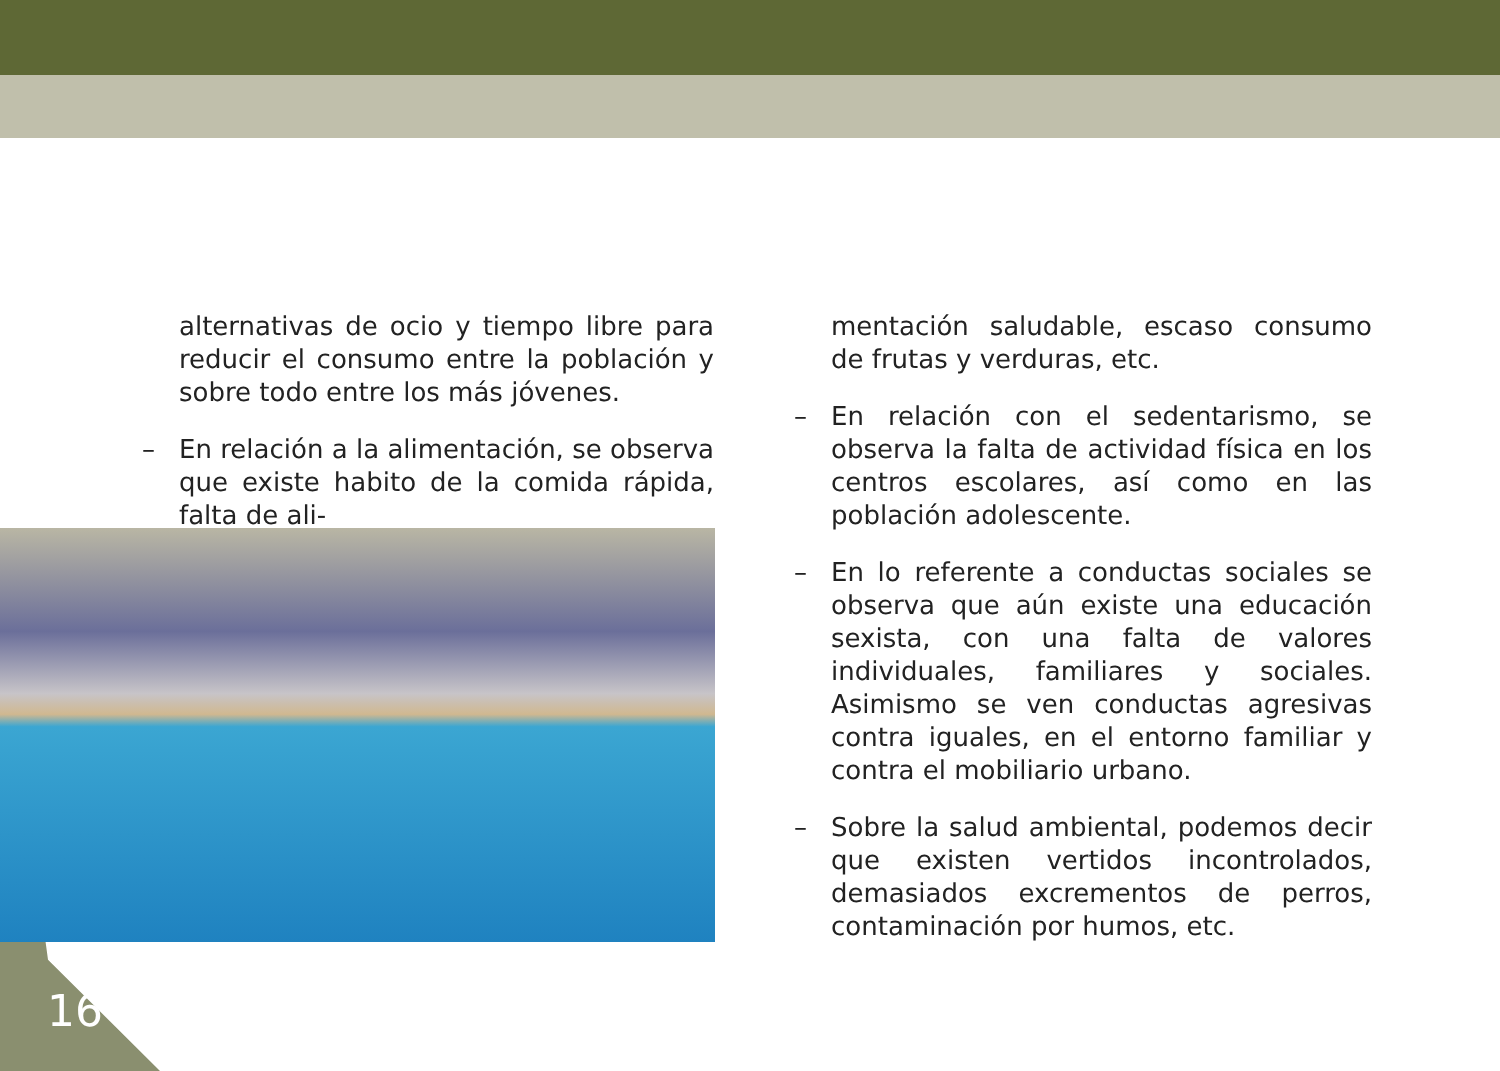alternativas de ocio y tiempo libre para reducir el consumo entre la población y sobre todo entre los más jóvenes.
– En relación a la alimentación, se observa que existe habito de la comida rápida, falta de ali-
mentación saludable, escaso consumo de frutas y verduras, etc.
– En relación con el sedentarismo, se observa la falta de actividad física en los centros escolares, así como en las población adolescente.
– En lo referente a conductas sociales se observa que aún existe una educación sexista, con una falta de valores individuales, familiares y sociales. Asimismo se ven conductas agresivas contra iguales, en el entorno familiar y contra el mobiliario urbano.
– Sobre la salud ambiental, podemos decir que existen vertidos incontrolados, demasiados excrementos de perros, contaminación por humos, etc.
16